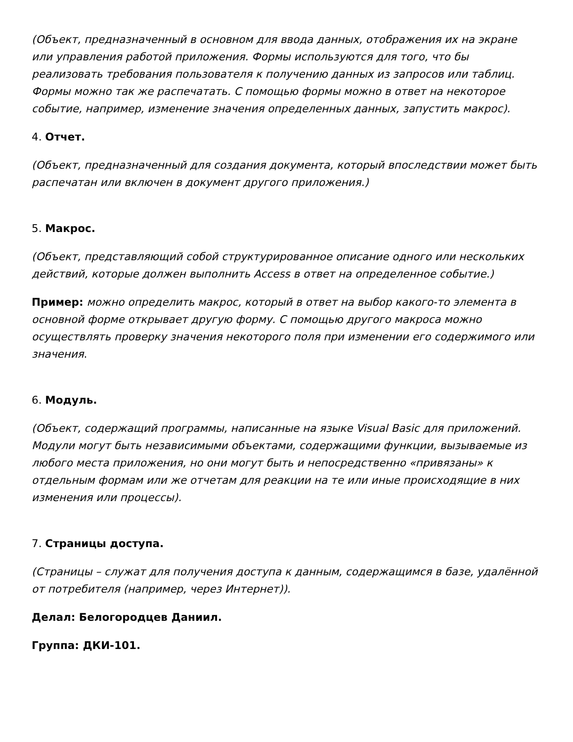(Объект, предназначенный в основном для ввода данных, отображения их на экране или управления работой приложения. Формы используются для того, что бы реализовать требования пользователя к получению данных из запросов или таблиц. Формы можно так же распечатать. С помощью формы можно в ответ на некоторое событие, например, изменение значения определенных данных, запустить макрос).
4. Отчет.
(Объект, предназначенный для создания документа, который впоследствии может быть распечатан или включен в документ другого приложения.)
5. Макрос.
(Объект, представляющий собой структурированное описание одного или нескольких действий, которые должен выполнить Access в ответ на определенное событие.)
Пример: можно определить макрос, который в ответ на выбор какого-то элемента в основной форме открывает другую форму. С помощью другого макроса можно осуществлять проверку значения некоторого поля при изменении его содержимого или значения.
6. Модуль.
(Объект, содержащий программы, написанные на языке Visual Basic для приложений. Модули могут быть независимыми объектами, содержащими функции, вызываемые из любого места приложения, но они могут быть и непосредственно «привязаны» к отдельным формам или же отчетам для реакции на те или иные происходящие в них изменения или процессы).
7. Страницы доступа.
(Страницы – служат для получения доступа к данным, содержащимся в базе, удалённой от потребителя (например, через Интернет)).
Делал: Белогородцев Даниил.
Группа: ДКИ-101.